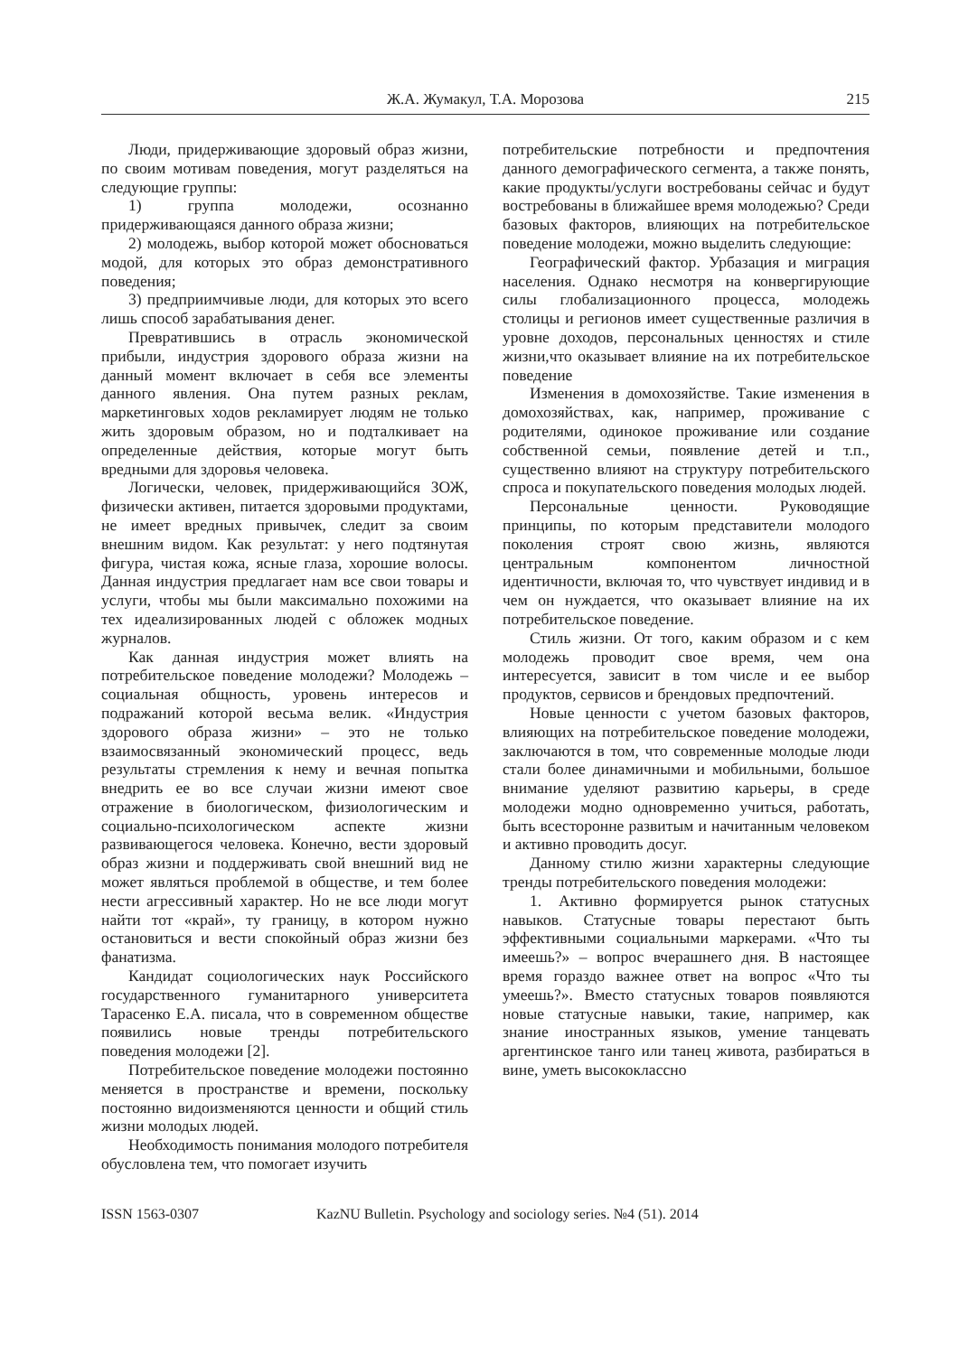Ж.А. Жумакул, Т.А. Морозова 215
Люди, придерживающие здоровый образ жизни, по своим мотивам поведения, могут разделяться на следующие группы:
1) группа молодежи, осознанно придерживающаяся данного образа жизни;
2) молодежь, выбор которой может обосноваться модой, для которых это образ демонстративного поведения;
3) предприимчивые люди, для которых это всего лишь способ зарабатывания денег.
Превратившись в отрасль экономической прибыли, индустрия здорового образа жизни на данный момент включает в себя все элементы данного явления. Она путем разных реклам, маркетинговых ходов рекламирует людям не только жить здоровым образом, но и подталкивает на определенные действия, которые могут быть вредными для здоровья человека.
Логически, человек, придерживающийся ЗОЖ, физически активен, питается здоровыми продуктами, не имеет вредных привычек, следит за своим внешним видом. Как результат: у него подтянутая фигура, чистая кожа, ясные глаза, хорошие волосы. Данная индустрия предлагает нам все свои товары и услуги, чтобы мы были максимально похожими на тех идеализированных людей с обложек модных журналов.
Как данная индустрия может влиять на потребительское поведение молодежи? Молодежь – социальная общность, уровень интересов и подражаний которой весьма велик. «Индустрия здорового образа жизни» – это не только взаимосвязанный экономический процесс, ведь результаты стремления к нему и вечная попытка внедрить ее во все случаи жизни имеют свое отражение в биологическом, физиологическим и социально-психологическом аспекте жизни развивающегося человека. Конечно, вести здоровый образ жизни и поддерживать свой внешний вид не может являться проблемой в обществе, и тем более нести агрессивный характер. Но не все люди могут найти тот «край», ту границу, в котором нужно остановиться и вести спокойный образ жизни без фанатизма.
Кандидат социологических наук Российского государственного гуманитарного университета Тарасенко Е.А. писала, что в современном обществе появились новые тренды потребительского поведения молодежи [2].
Потребительское поведение молодежи постоянно меняется в пространстве и времени, поскольку постоянно видоизменяются ценности и общий стиль жизни молодых людей.
Необходимость понимания молодого потребителя обусловлена тем, что помогает изучить
потребительские потребности и предпочтения данного демографического сегмента, а также понять, какие продукты/услуги востребованы сейчас и будут востребованы в ближайшее время молодежью? Среди базовых факторов, влияющих на потребительское поведение молодежи, можно выделить следующие:
Географический фактор. Урбазация и миграция населения. Однако несмотря на конвергирующие силы глобализационного процесса, молодежь столицы и регионов имеет существенные различия в уровне доходов, персональных ценностях и стиле жизни,что оказывает влияние на их потребительское поведение
Изменения в домохозяйстве. Такие изменения в домохозяйствах, как, например, проживание с родителями, одинокое проживание или создание собственной семьи, появление детей и т.п., существенно влияют на структуру потребительского спроса и покупательского поведения молодых людей.
Персональные ценности. Руководящие принципы, по которым представители молодого поколения строят свою жизнь, являются центральным компонентом личностной идентичности, включая то, что чувствует индивид и в чем он нуждается, что оказывает влияние на их потребительское поведение.
Стиль жизни. От того, каким образом и с кем молодежь проводит свое время, чем она интересуется, зависит в том числе и ее выбор продуктов, сервисов и брендовых предпочтений.
Новые ценности с учетом базовых факторов, влияющих на потребительское поведение молодежи, заключаются в том, что современные молодые люди стали более динамичными и мобильными, большое внимание уделяют развитию карьеры, в среде молодежи модно одновременно учиться, работать, быть всесторонне развитым и начитанным человеком и активно проводить досуг.
Данному стилю жизни характерны следующие тренды потребительского поведения молодежи:
1. Активно формируется рынок статусных навыков. Статусные товары перестают быть эффективными социальными маркерами. «Что ты имеешь?» – вопрос вчерашнего дня. В настоящее время гораздо важнее ответ на вопрос «Что ты умеешь?». Вместо статусных товаров появляются новые статусные навыки, такие, например, как знание иностранных языков, умение танцевать аргентинское танго или танец живота, разбираться в вине, уметь высококлассно
ISSN 1563-0307 KazNU Bulletin. Psychology and sociology series. №4 (51). 2014